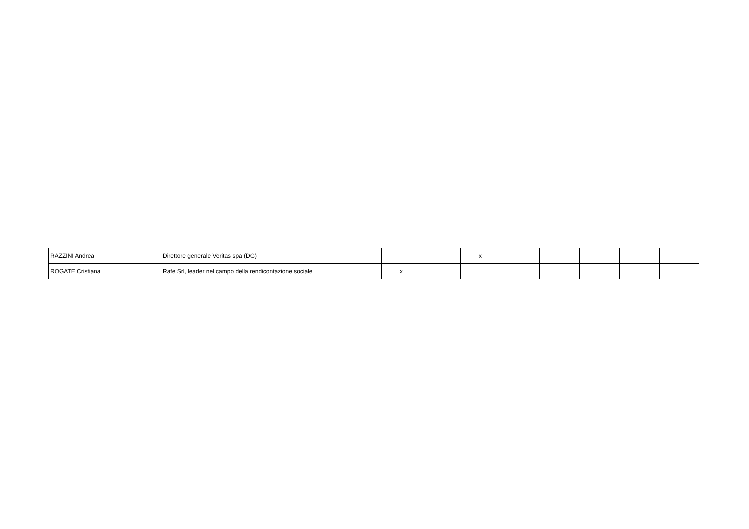| RAZZINI Andrea | Direttore generale Veritas spa (DG) | | | x | | | | | |
| ROGATE Cristiana | Rafe Srl, leader nel campo della rendicontazione sociale | x | | | | | | | |